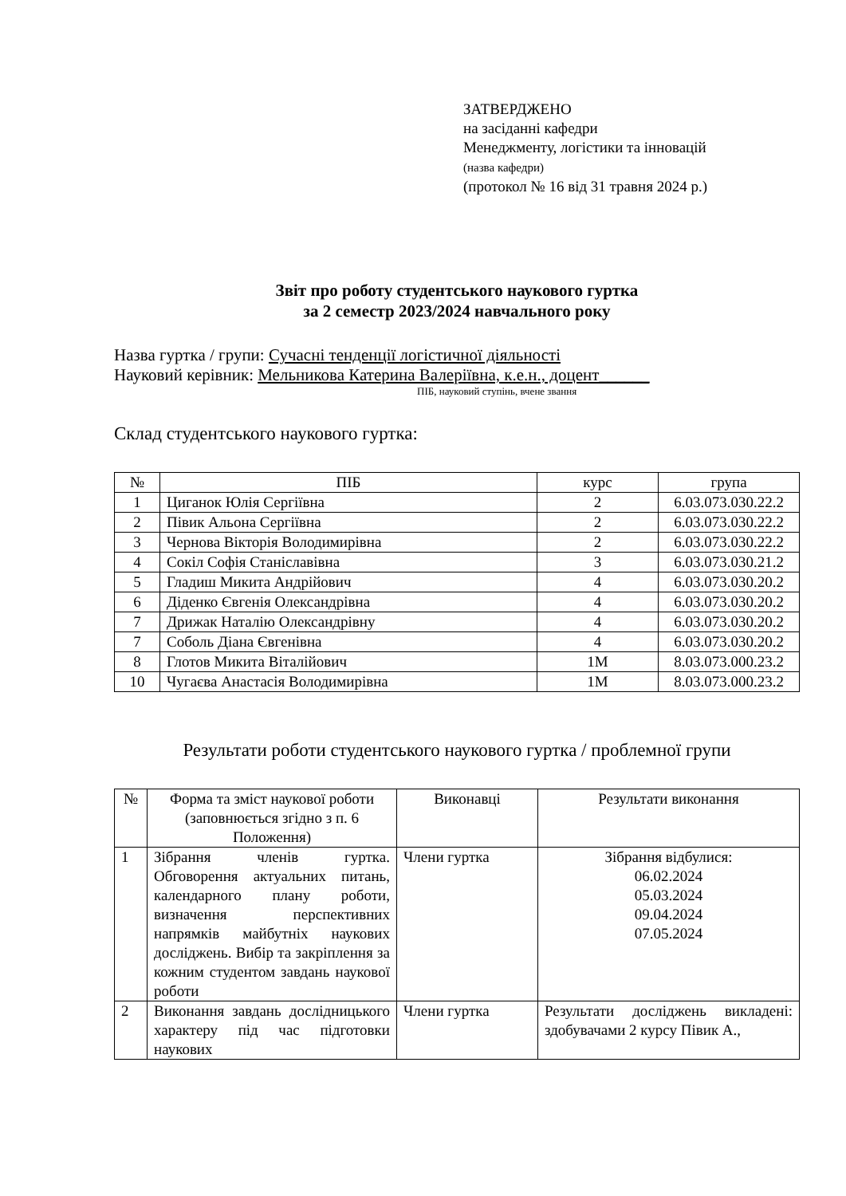ЗАТВЕРДЖЕНО
на засіданні кафедри
Менеджменту, логістики та інновацій
(назва кафедри)
(протокол № 16 від 31 травня 2024 р.)
Звіт про роботу студентського наукового гуртка
за 2 семестр 2023/2024 навчального року
Назва гуртка / групи: Сучасні тенденції логістичної діяльності
Науковий керівник: Мельникова Катерина Валеріївна, к.е.н., доцент______
ПІБ, науковий ступінь, вчене звання
Склад студентського наукового гуртка:
| № | ПІБ | курс | група |
| --- | --- | --- | --- |
| 1 | Циганок Юлія Сергіївна | 2 | 6.03.073.030.22.2 |
| 2 | Півик Альона Сергіївна | 2 | 6.03.073.030.22.2 |
| 3 | Чернова Вікторія Володимирівна | 2 | 6.03.073.030.22.2 |
| 4 | Сокіл Софія Станіславівна | 3 | 6.03.073.030.21.2 |
| 5 | Гладиш Микита Андрійович | 4 | 6.03.073.030.20.2 |
| 6 | Діденко Євгенія Олександрівна | 4 | 6.03.073.030.20.2 |
| 7 | Дрижак Наталію Олександрівну | 4 | 6.03.073.030.20.2 |
| 7 | Соболь Діана Євгенівна | 4 | 6.03.073.030.20.2 |
| 8 | Глотов Микита Віталійович | 1М | 8.03.073.000.23.2 |
| 10 | Чугаєва Анастасія Володимирівна | 1М | 8.03.073.000.23.2 |
Результати роботи студентського наукового гуртка / проблемної групи
| № | Форма та зміст наукової роботи (заповнюється згідно з п. 6 Положення) | Виконавці | Результати виконання |
| --- | --- | --- | --- |
| 1 | Зібрання членів гуртка. Обговорення актуальних питань, календарного плану роботи, визначення перспективних напрямків майбутніх наукових досліджень. Вибір та закріплення за кожним студентом завдань наукової роботи | Члени гуртка | Зібрання відбулися: 06.02.2024 05.03.2024 09.04.2024 07.05.2024 |
| 2 | Виконання завдань дослідницького характеру під час підготовки наукових | Члени гуртка | Результати досліджень викладені: здобувачами 2 курсу Півик А., |